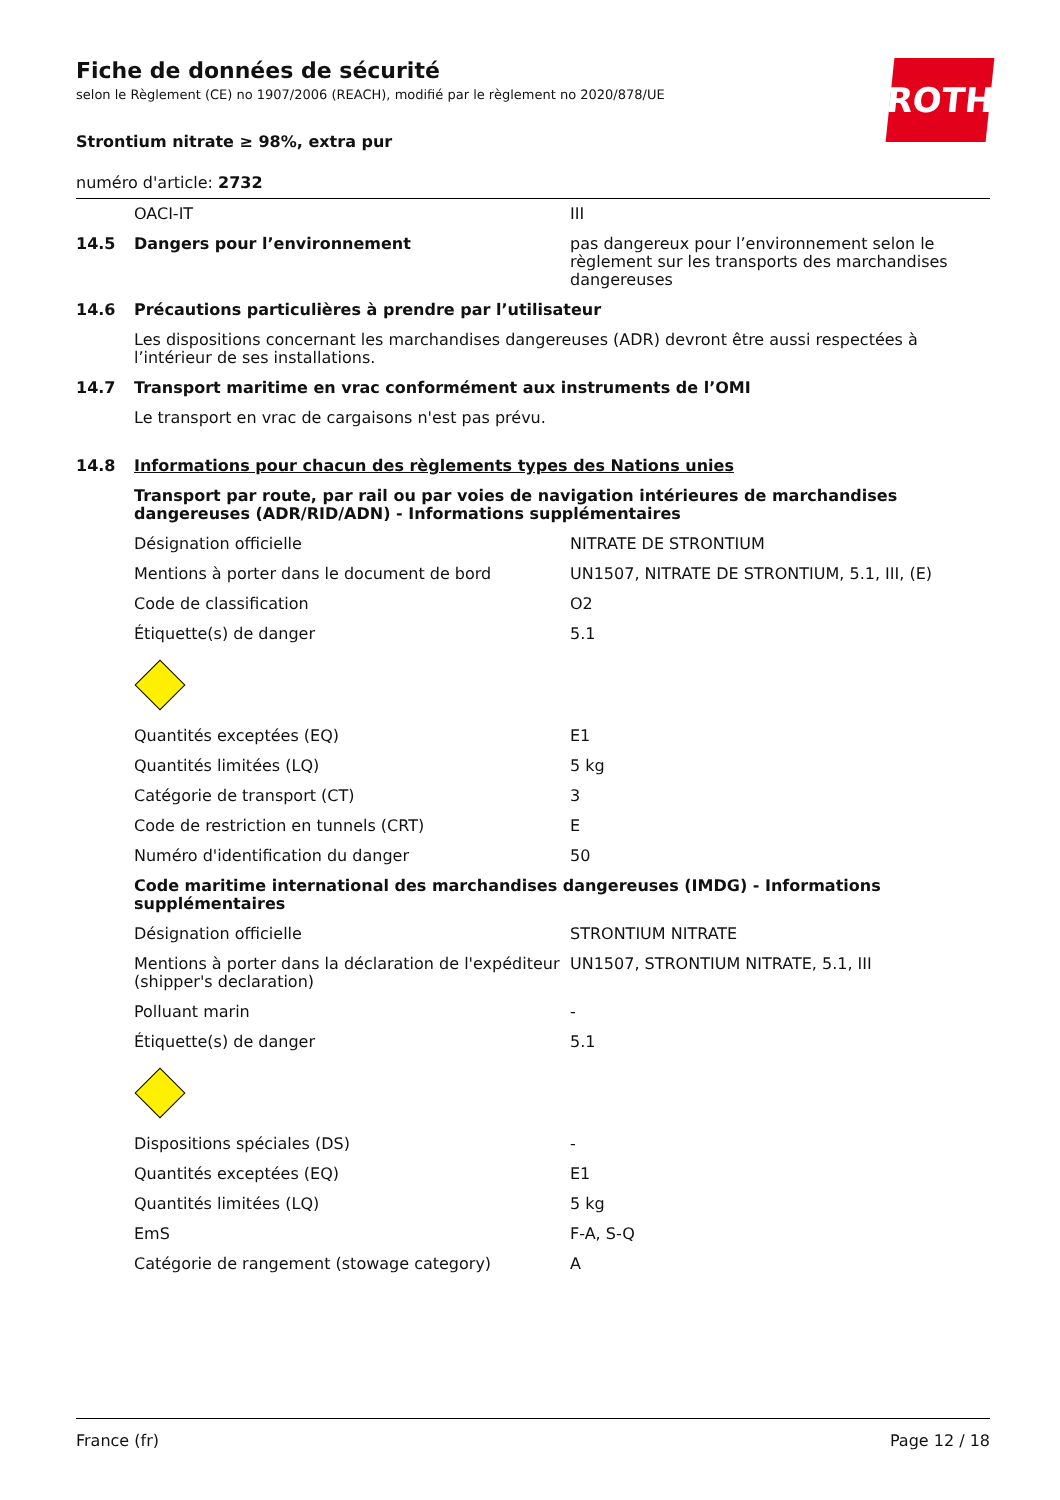ROTH
Fiche de données de sécurité
selon le Règlement (CE) no 1907/2006 (REACH), modifié par le règlement no 2020/878/UE
Strontium nitrate ≥ 98%, extra pur
numéro d'article: 2732
| | OACI-IT | III |
| 14.5 | Dangers pour l’environnement | pas dangereux pour l’environnement selon le règlement sur les transports des marchandises dangereuses |
| 14.6 | Précautions particulières à prendre par l’utilisateur | |
| | Les dispositions concernant les marchandises dangereuses (ADR) devront être aussi respectées à l’intérieur de ses installations. | |
| 14.7 | Transport maritime en vrac conformément aux instruments de l’OMI | |
| | Le transport en vrac de cargaisons n'est pas prévu. | |
| 14.8 | Informations pour chacun des règlements types des Nations unies | |
| | Transport par route, par rail ou par voies de navigation intérieures de marchandises dangereuses (ADR/RID/ADN) - Informations supplémentaires | |
| | Désignation officielle | NITRATE DE STRONTIUM |
| | Mentions à porter dans le document de bord | UN1507, NITRATE DE STRONTIUM, 5.1, III, (E) |
| | Code de classification | O2 |
| | Étiquette(s) de danger | 5.1 |
| | Quantités exceptées (EQ) | E1 |
| | Quantités limitées (LQ) | 5 kg |
| | Catégorie de transport (CT) | 3 |
| | Code de restriction en tunnels (CRT) | E |
| | Numéro d'identification du danger | 50 |
| | Code maritime international des marchandises dangereuses (IMDG) - Informations supplémentaires | |
| | Désignation officielle | STRONTIUM NITRATE |
| | Mentions à porter dans la déclaration de l'expéditeur (shipper's declaration) | UN1507, STRONTIUM NITRATE, 5.1, III |
| | Polluant marin | - |
| | Étiquette(s) de danger | 5.1 |
| | Dispositions spéciales (DS) | - |
| | Quantités exceptées (EQ) | E1 |
| | Quantités limitées (LQ) | 5 kg |
| | EmS | F-A, S-Q |
| | Catégorie de rangement (stowage category) | A |
France (fr) Page 12 / 18